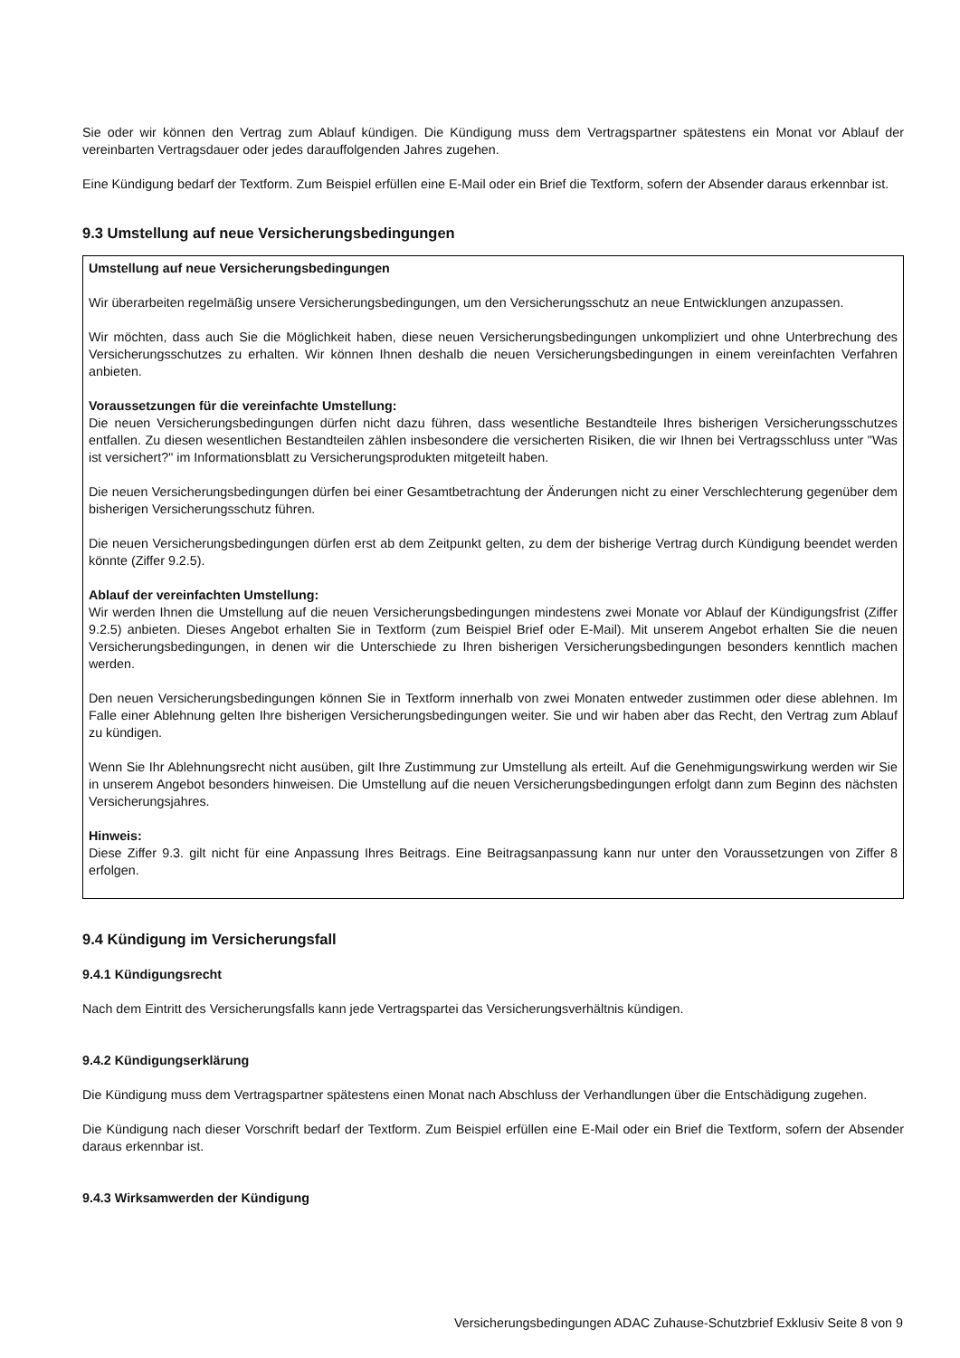Sie oder wir können den Vertrag zum Ablauf kündigen. Die Kündigung muss dem Vertragspartner spätestens ein Monat vor Ablauf der vereinbarten Vertragsdauer oder jedes darauffolgenden Jahres zugehen.
Eine Kündigung bedarf der Textform. Zum Beispiel erfüllen eine E-Mail oder ein Brief die Textform, sofern der Absender daraus erkennbar ist.
9.3 Umstellung auf neue Versicherungsbedingungen
Umstellung auf neue Versicherungsbedingungen
Wir überarbeiten regelmäßig unsere Versicherungsbedingungen, um den Versicherungsschutz an neue Entwicklungen anzupassen.
Wir möchten, dass auch Sie die Möglichkeit haben, diese neuen Versicherungsbedingungen unkompliziert und ohne Unterbrechung des Versicherungsschutzes zu erhalten. Wir können Ihnen deshalb die neuen Versicherungsbedingungen in einem vereinfachten Verfahren anbieten.
Voraussetzungen für die vereinfachte Umstellung:
Die neuen Versicherungsbedingungen dürfen nicht dazu führen, dass wesentliche Bestandteile Ihres bisherigen Versicherungsschutzes entfallen. Zu diesen wesentlichen Bestandteilen zählen insbesondere die versicherten Risiken, die wir Ihnen bei Vertragsschluss unter "Was ist versichert?" im Informationsblatt zu Versicherungsprodukten mitgeteilt haben.
Die neuen Versicherungsbedingungen dürfen bei einer Gesamtbetrachtung der Änderungen nicht zu einer Verschlechterung gegenüber dem bisherigen Versicherungsschutz führen.
Die neuen Versicherungsbedingungen dürfen erst ab dem Zeitpunkt gelten, zu dem der bisherige Vertrag durch Kündigung beendet werden könnte (Ziffer 9.2.5).
Ablauf der vereinfachten Umstellung:
Wir werden Ihnen die Umstellung auf die neuen Versicherungsbedingungen mindestens zwei Monate vor Ablauf der Kündigungsfrist (Ziffer 9.2.5) anbieten. Dieses Angebot erhalten Sie in Textform (zum Beispiel Brief oder E-Mail). Mit unserem Angebot erhalten Sie die neuen Versicherungsbedingungen, in denen wir die Unterschiede zu Ihren bisherigen Versicherungsbedingungen besonders kenntlich machen werden.
Den neuen Versicherungsbedingungen können Sie in Textform innerhalb von zwei Monaten entweder zustimmen oder diese ablehnen. Im Falle einer Ablehnung gelten Ihre bisherigen Versicherungsbedingungen weiter. Sie und wir haben aber das Recht, den Vertrag zum Ablauf zu kündigen.
Wenn Sie Ihr Ablehnungsrecht nicht ausüben, gilt Ihre Zustimmung zur Umstellung als erteilt. Auf die Genehmigungswirkung werden wir Sie in unserem Angebot besonders hinweisen. Die Umstellung auf die neuen Versicherungsbedingungen erfolgt dann zum Beginn des nächsten Versicherungsjahres.
Hinweis:
Diese Ziffer 9.3. gilt nicht für eine Anpassung Ihres Beitrags. Eine Beitragsanpassung kann nur unter den Voraussetzungen von Ziffer 8 erfolgen.
9.4 Kündigung im Versicherungsfall
9.4.1 Kündigungsrecht
Nach dem Eintritt des Versicherungsfalls kann jede Vertragspartei das Versicherungsverhältnis kündigen.
9.4.2 Kündigungserklärung
Die Kündigung muss dem Vertragspartner spätestens einen Monat nach Abschluss der Verhandlungen über die Entschädigung zugehen.
Die Kündigung nach dieser Vorschrift bedarf der Textform. Zum Beispiel erfüllen eine E-Mail oder ein Brief die Textform, sofern der Absender daraus erkennbar ist.
9.4.3 Wirksamwerden der Kündigung
Versicherungsbedingungen ADAC Zuhause-Schutzbrief Exklusiv Seite 8 von 9